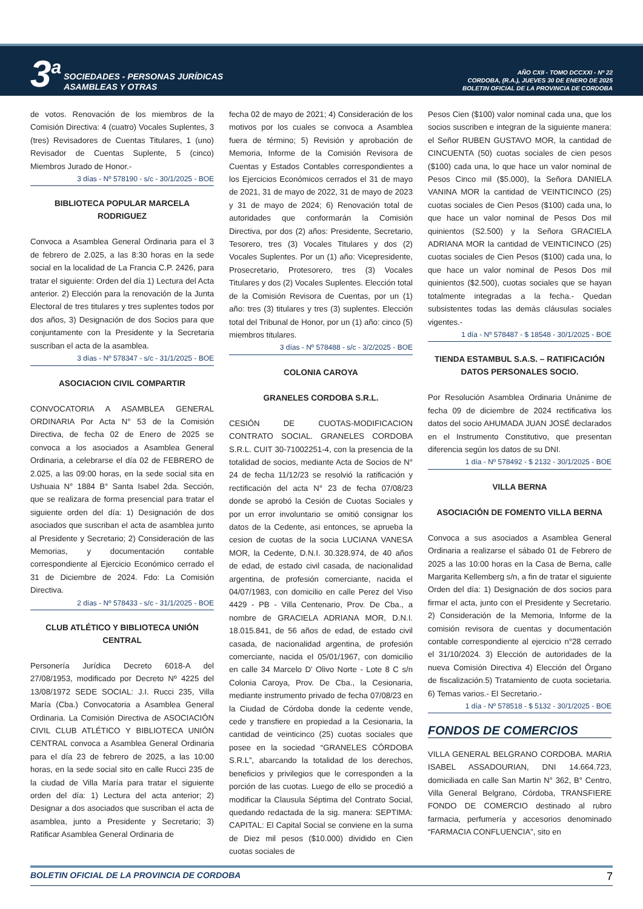3<sup>a</sup>
SOCIEDADES - PERSONAS JURÍDICAS
ASAMBLEAS Y OTRAS
AÑO CXII - TOMO DCCXXI - Nº 22
CORDOBA, (R.A.), JUEVES 30 DE ENERO DE 2025
BOLETIN OFICIAL DE LA PROVINCIA DE CORDOBA
de votos. Renovación de los miembros de la Comisión Directiva: 4 (cuatro) Vocales Suplentes, 3 (tres) Revisadores de Cuentas Titulares, 1 (uno) Revisador de Cuentas Suplente, 5 (cinco) Miembros Jurado de Honor.-
3 días - Nº 578190 - s/c - 30/1/2025 - BOE
BIBLIOTECA POPULAR MARCELA RODRIGUEZ
Convoca a Asamblea General Ordinaria para el 3 de febrero de 2.025, a las 8:30 horas en la sede social en la localidad de La Francia C.P. 2426, para tratar el siguiente: Orden del día 1) Lectura del Acta anterior. 2) Elección para la renovación de la Junta Electoral de tres titulares y tres suplentes todos por dos años, 3) Designación de dos Socios para que conjuntamente con la Presidente y la Secretaria suscriban el acta de la asamblea.
3 días - Nº 578347 - s/c - 31/1/2025 - BOE
ASOCIACION CIVIL COMPARTIR
CONVOCATORIA A ASAMBLEA GENERAL ORDINARIA Por Acta N° 53 de la Comisión Directiva, de fecha 02 de Enero de 2025 se convoca a los asociados a Asamblea General Ordinaria, a celebrarse el día 02 de FEBRERO de 2.025, a las 09:00 horas, en la sede social sita en Ushuaia N° 1884 B° Santa Isabel 2da. Sección, que se realizara de forma presencial para tratar el siguiente orden del día: 1) Designación de dos asociados que suscriban el acta de asamblea junto al Presidente y Secretario; 2) Consideración de las Memorias, y documentación contable correspondiente al Ejercicio Económico cerrado el 31 de Diciembre de 2024. Fdo: La Comisión Directiva.
2 días - Nº 578433 - s/c - 31/1/2025 - BOE
CLUB ATLÉTICO Y BIBLIOTECA UNIÓN CENTRAL
Personería Jurídica Decreto 6018-A del 27/08/1953, modificado por Decreto Nº 4225 del 13/08/1972 SEDE SOCIAL: J.I. Rucci 235, Villa María (Cba.) Convocatoria a Asamblea General Ordinaria. La Comisión Directiva de ASOCIACIÓN CIVIL CLUB ATLÉTICO Y BIBLIOTECA UNIÓN CENTRAL convoca a Asamblea General Ordinaria para el día 23 de febrero de 2025, a las 10:00 horas, en la sede social sito en calle Rucci 235 de la ciudad de Villa María para tratar el siguiente orden del día: 1) Lectura del acta anterior; 2) Designar a dos asociados que suscriban el acta de asamblea, junto a Presidente y Secretario; 3) Ratificar Asamblea General Ordinaria de
fecha 02 de mayo de 2021; 4) Consideración de los motivos por los cuales se convoca a Asamblea fuera de término; 5) Revisión y aprobación de Memoria, Informe de la Comisión Revisora de Cuentas y Estados Contables correspondientes a los Ejercicios Económicos cerrados el 31 de mayo de 2021, 31 de mayo de 2022, 31 de mayo de 2023 y 31 de mayo de 2024; 6) Renovación total de autoridades que conformarán la Comisión Directiva, por dos (2) años: Presidente, Secretario, Tesorero, tres (3) Vocales Titulares y dos (2) Vocales Suplentes. Por un (1) año: Vicepresidente, Prosecretario, Protesorero, tres (3) Vocales Titulares y dos (2) Vocales Suplentes. Elección total de la Comisión Revisora de Cuentas, por un (1) año: tres (3) titulares y tres (3) suplentes. Elección total del Tribunal de Honor, por un (1) año: cinco (5) miembros titulares.
3 días - Nº 578488 - s/c - 3/2/2025 - BOE
COLONIA CAROYA
GRANELES CORDOBA S.R.L.
CESIÓN DE CUOTAS-MODIFICACION CONTRATO SOCIAL. GRANELES CORDOBA S.R.L. CUIT 30-71002251-4, con la presencia de la totalidad de socios, mediante Acta de Socios de N° 24 de fecha 11/12/23 se resolvió la ratificación y rectificación del acta N° 23 de fecha 07/08/23 donde se aprobó la Cesión de Cuotas Sociales y por un error involuntario se omitió consignar los datos de la Cedente, asi entonces, se aprueba la cesion de cuotas de la socia LUCIANA VANESA MOR, la Cedente, D.N.I. 30.328.974, de 40 años de edad, de estado civil casada, de nacionalidad argentina, de profesión comerciante, nacida el 04/07/1983, con domicilio en calle Perez del Viso 4429 - PB - Villa Centenario, Prov. De Cba., a nombre de GRACIELA ADRIANA MOR, D.N.I. 18.015.841, de 56 años de edad, de estado civil casada, de nacionalidad argentina, de profesión comerciante, nacida el 05/01/1967, con domicilio en calle 34 Marcelo D' Olivo Norte - Lote 8 C s/n Colonia Caroya, Prov. De Cba., la Cesionaria, mediante instrumento privado de fecha 07/08/23 en la Ciudad de Córdoba donde la cedente vende, cede y transfiere en propiedad a la Cesionaria, la cantidad de veinticinco (25) cuotas sociales que posee en la sociedad “GRANELES CÓRDOBA S.R.L”, abarcando la totalidad de los derechos, beneficios y privilegios que le corresponden a la porción de las cuotas. Luego de ello se procedió a modificar la Clausula Séptima del Contrato Social, quedando redactada de la sig. manera: SEPTIMA: CAPITAL: El Capital Social se conviene en la suma de Diez mil pesos ($10.000) dividido en Cien cuotas sociales de
Pesos Cien ($100) valor nominal cada una, que los socios suscriben e integran de la siguiente manera: el Señor RUBEN GUSTAVO MOR, la cantidad de CINCUENTA (50) cuotas sociales de cien pesos ($100) cada una, lo que hace un valor nominal de Pesos Cinco mil ($5.000), la Señora DANIELA VANINA MOR la cantidad de VEINTICINCO (25) cuotas sociales de Cien Pesos ($100) cada una, lo que hace un valor nominal de Pesos Dos mil quinientos (S2.500) y la Señora GRACIELA ADRIANA MOR la cantidad de VEINTICINCO (25) cuotas sociales de Cien Pesos ($100) cada una, lo que hace un valor nominal de Pesos Dos mil quinientos ($2.500), cuotas sociales que se hayan totalmente integradas a la fecha.- Quedan subsistentes todas las demás cláusulas sociales vigentes.-
1 día - Nº 578487 - $ 18548 - 30/1/2025 - BOE
TIENDA ESTAMBUL S.A.S. – RATIFICACIÓN DATOS PERSONALES SOCIO.
Por Resolución Asamblea Ordinaria Unánime de fecha 09 de diciembre de 2024 rectificativa los datos del socio AHUMADA JUAN JOSÉ declarados en el Instrumento Constitutivo, que presentan diferencia según los datos de su DNI.
1 día - Nº 578492 - $ 2132 - 30/1/2025 - BOE
VILLA BERNA
ASOCIACIÓN DE FOMENTO VILLA BERNA
Convoca a sus asociados a Asamblea General Ordinaria a realizarse el sábado 01 de Febrero de 2025 a las 10:00 horas en la Casa de Berna, calle Margarita Kellemberg s/n, a fin de tratar el siguiente Orden del día: 1) Designación de dos socios para firmar el acta, junto con el Presidente y Secretario. 2) Consideración de la Memoria, Informe de la comisión revisora de cuentas y documentación contable correspondiente al ejercicio n°28 cerrado el 31/10/2024. 3) Elección de autoridades de la nueva Comisión Directiva 4) Elección del Órgano de fiscalización.5) Tratamiento de cuota societaria. 6) Temas varios.- El Secretario.-
1 día - Nº 578518 - $ 5132 - 30/1/2025 - BOE
FONDOS DE COMERCIOS
VILLA GENERAL BELGRANO CORDOBA. MARIA ISABEL ASSADOURIAN, DNI 14.664.723, domiciliada en calle San Martin N° 362, B° Centro, Villa General Belgrano, Córdoba, TRANSFIERE FONDO DE COMERCIO destinado al rubro farmacia, perfumería y accesorios denominado “FARMACIA CONFLUENCIA”, sito en
BOLETIN OFICIAL DE LA PROVINCIA DE CORDOBA 7